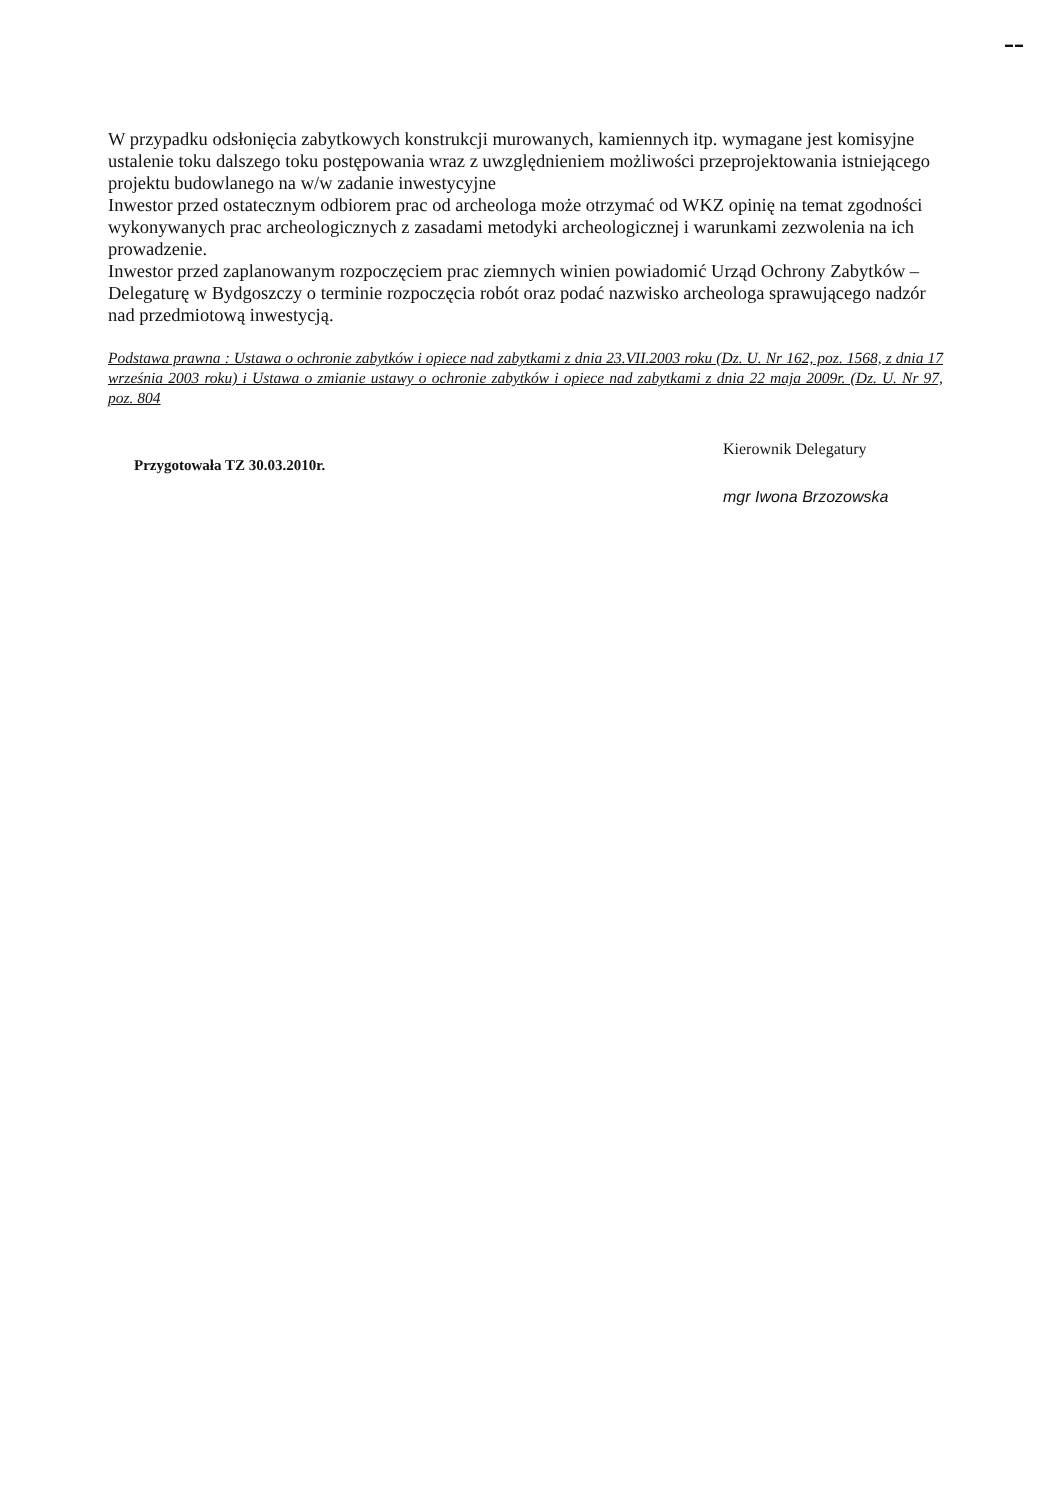▬ ▬
W przypadku odsłonięcia zabytkowych konstrukcji murowanych, kamiennych itp. wymagane jest komisyjne ustalenie toku dalszego toku postępowania wraz z uwzględnieniem możliwości przeprojektowania istniejącego projektu budowlanego na w/w zadanie inwestycyjne
Inwestor przed ostatecznym odbiorem prac od archeologa może otrzymać od WKZ opinię na temat zgodności wykonywanych prac archeologicznych z zasadami metodyki archeologicznej i warunkami zezwolenia na ich prowadzenie.
Inwestor przed zaplanowanym rozpoczęciem prac ziemnych winien powiadomić Urząd Ochrony Zabytków – Delegaturę w Bydgoszczy o terminie rozpoczęcia robót oraz podać nazwisko archeologa sprawującego nadzór nad przedmiotową inwestycją.
Podstawa prawna : Ustawa o ochronie zabytków i opiece nad zabytkami z dnia 23.VII.2003 roku (Dz. U. Nr 162, poz. 1568, z dnia 17 września 2003 roku) i Ustawa o zmianie ustawy o ochronie zabytków i opiece nad zabytkami z dnia 22 maja 2009r. (Dz. U. Nr 97, poz. 804
Przygotowała TZ 30.03.2010r.
Kierownik Delegatury
mgr Iwona Brzozowska